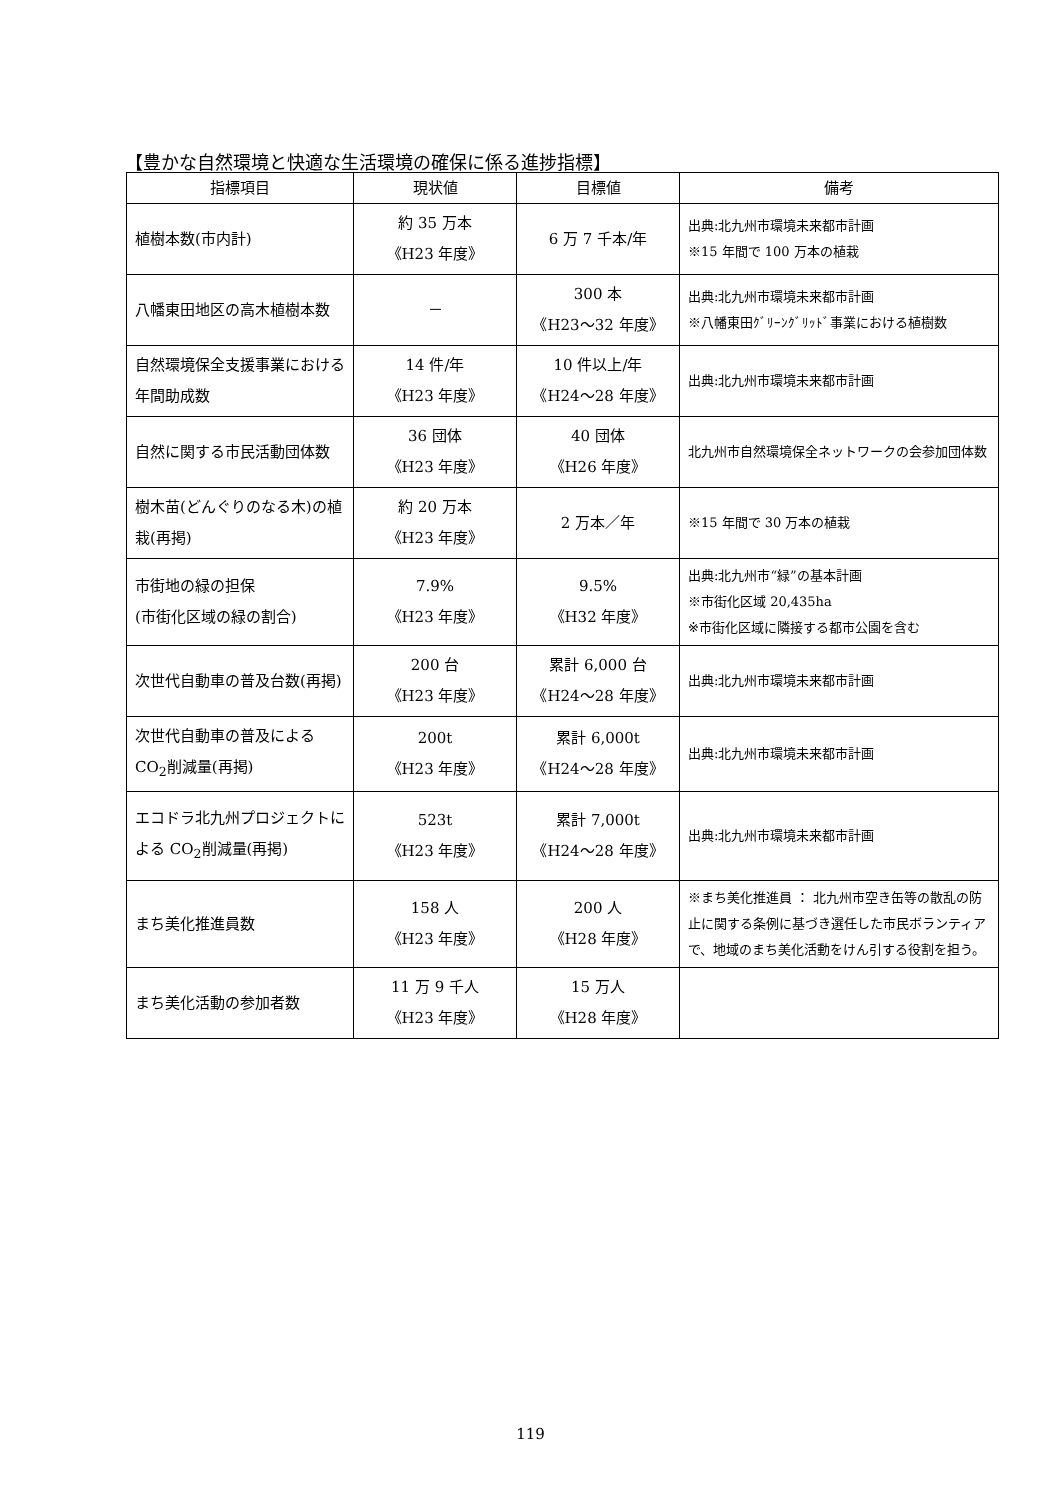【豊かな自然環境と快適な生活環境の確保に係る進捗指標】
| 指標項目 | 現状値 | 目標値 | 備考 |
| --- | --- | --- | --- |
| 植樹本数(市内計) | 約 35 万本 《H23 年度》 | 6 万 7 千本/年 | 出典:北九州市環境未来都市計画 ※15 年間で 100 万本の植栽 |
| 八幡東田地区の高木植樹本数 | － | 300 本 《H23～32 年度》 | 出典:北九州市環境未来都市計画 ※八幡東田ｸﾞﾘｰﾝｸﾞﾘｯﾄﾞ事業における植樹数 |
| 自然環境保全支援事業における年間助成数 | 14 件/年 《H23 年度》 | 10 件以上/年 《H24～28 年度》 | 出典:北九州市環境未来都市計画 |
| 自然に関する市民活動団体数 | 36 団体 《H23 年度》 | 40 団体 《H26 年度》 | 北九州市自然環境保全ネットワークの会参加団体数 |
| 樹木苗(どんぐりのなる木)の植栽(再掲) | 約 20 万本 《H23 年度》 | 2 万本／年 | ※15 年間で 30 万本の植栽 |
| 市街地の緑の担保 (市街化区域の緑の割合) | 7.9% 《H23 年度》 | 9.5% 《H32 年度》 | 出典:北九州市“緑”の基本計画 ※市街化区域 20,435ha ※市街化区域に隣接する都市公園を含む |
| 次世代自動車の普及台数(再掲) | 200 台 《H23 年度》 | 累計 6,000 台 《H24～28 年度》 | 出典:北九州市環境未来都市計画 |
| 次世代自動車の普及によるCO<sub>2</sub>削減量(再掲) | 200t 《H23 年度》 | 累計 6,000t 《H24～28 年度》 | 出典:北九州市環境未来都市計画 |
| エコドラ北九州プロジェクトによる CO<sub>2</sub>削減量(再掲) | 523t 《H23 年度》 | 累計 7,000t 《H24～28 年度》 | 出典:北九州市環境未来都市計画 |
| まち美化推進員数 | 158 人 《H23 年度》 | 200 人 《H28 年度》 | ※まち美化推進員 ： 北九州市空き缶等の散乱の防止に関する条例に基づき選任した市民ボランティアで、地域のまち美化活動をけん引する役割を担う。 |
| まち美化活動の参加者数 | 11 万 9 千人 《H23 年度》 | 15 万人 《H28 年度》 | |
119